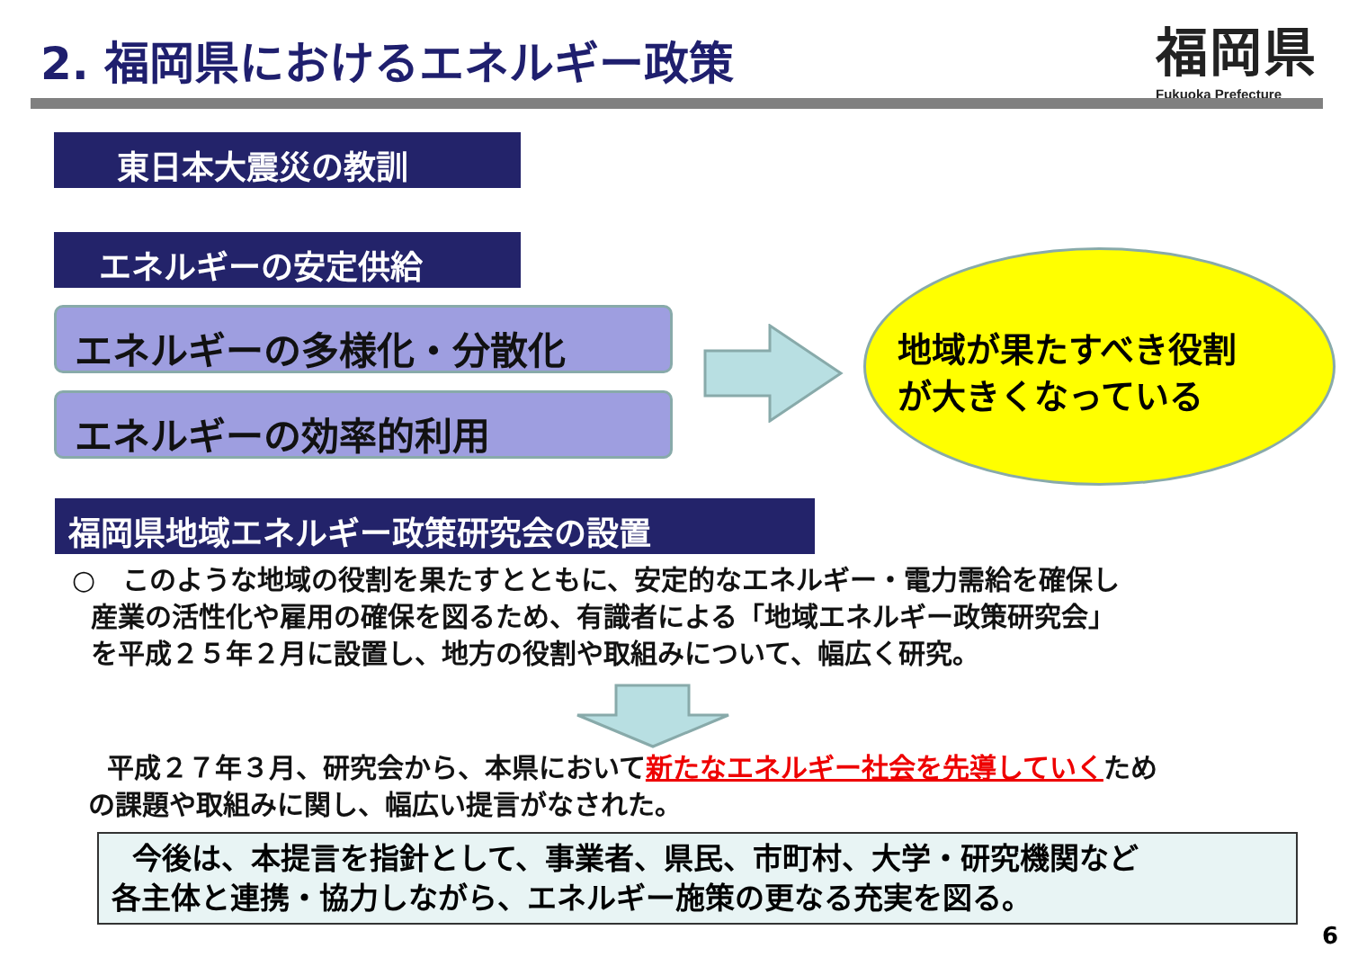2. 福岡県におけるエネルギー政策
福岡県
Fukuoka Prefecture
東日本大震災の教訓
エネルギーの安定供給
エネルギーの多様化・分散化
エネルギーの効率的利用
地域が果たすべき役割
が大きくなっている
福岡県地域エネルギー政策研究会の設置
○　このような地域の役割を果たすとともに、安定的なエネルギー・電力需給を確保し
産業の活性化や雇用の確保を図るため、有識者による「地域エネルギー政策研究会」
を平成２５年２月に設置し、地方の役割や取組みについて、幅広く研究。
平成２７年３月、研究会から、本県において新たなエネルギー社会を先導していくため
の課題や取組みに関し、幅広い提言がなされた。
今後は、本提言を指針として、事業者、県民、市町村、大学・研究機関など
各主体と連携・協力しながら、エネルギー施策の更なる充実を図る。
6